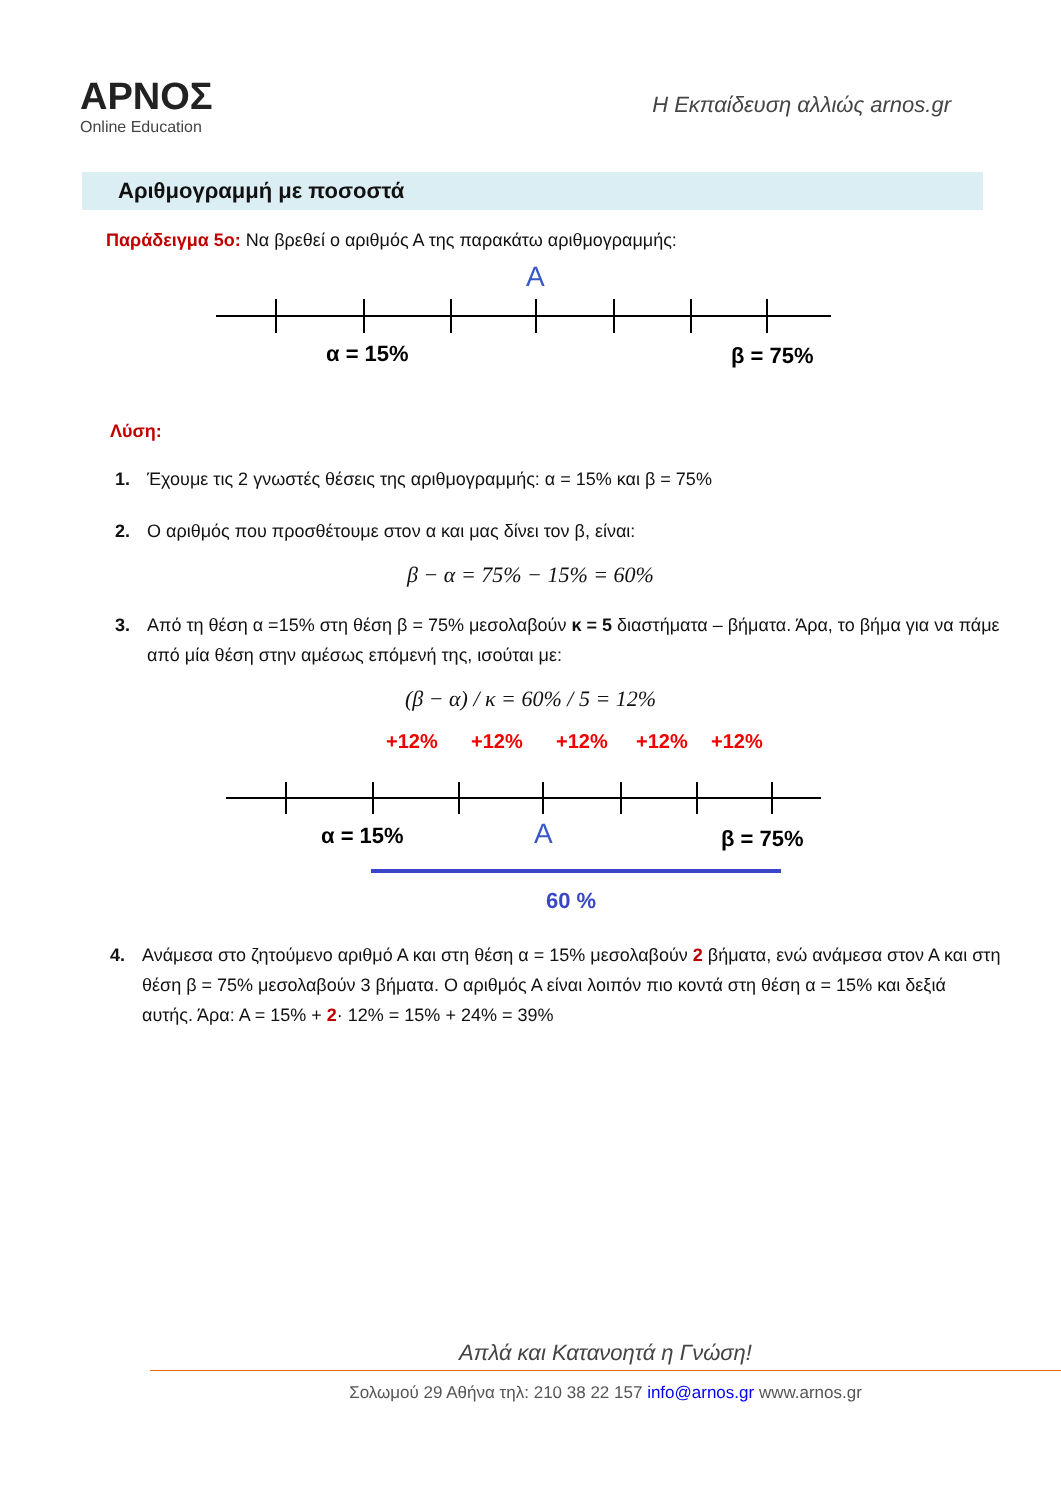ΑΡΝΟΣ
Online Education
Η Εκπαίδευση αλλιώς arnos.gr
Αριθμογραμμή με ποσοστά
Παράδειγμα 5ο: Να βρεθεί ο αριθμός Α της παρακάτω αριθμογραμμής:
A
α = 15%
β = 75%
Λύση:
1. Έχουμε τις 2 γνωστές θέσεις της αριθμογραμμής: α = 15% και β = 75%
2. Ο αριθμός που προσθέτουμε στον α και μας δίνει τον β, είναι:
β − α = 75% − 15% = 60%
3. Από τη θέση α =15% στη θέση β = 75% μεσολαβούν κ = 5 διαστήματα – βήματα. Άρα, το βήμα για να πάμε από μία θέση στην αμέσως επόμενή της, ισούται με:
(β − α) / κ = 60% / 5 = 12%
+12%
+12%
+12%
+12%
+12%
α = 15%
A
β = 75%
60 %
4. Ανάμεσα στο ζητούμενο αριθμό Α και στη θέση α = 15% μεσολαβούν 2 βήματα, ενώ ανάμεσα στον Α και στη θέση β = 75% μεσολαβούν 3 βήματα. Ο αριθμός Α είναι λοιπόν πιο κοντά στη θέση α = 15% και δεξιά αυτής. Άρα: Α = 15% + 2· 12% = 15% + 24% = 39%
Απλά και Κατανοητά η Γνώση!
Σολωμού 29 Αθήνα τηλ: 210 38 22 157 info@arnos.gr www.arnos.gr